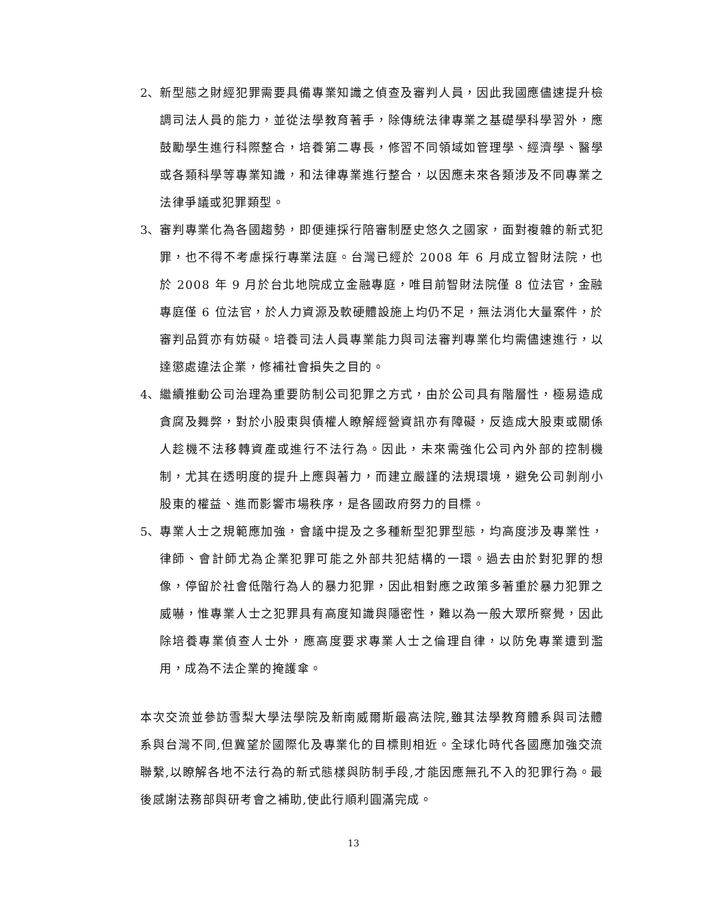2、 新型態之財經犯罪需要具備專業知識之偵查及審判人員，因此我國應儘速提升檢調司法人員的能力，並從法學教育著手，除傳統法律專業之基礎學科學習外，應鼓勵學生進行科際整合，培養第二專長，修習不同領域如管理學、經濟學、醫學或各類科學等專業知識，和法律專業進行整合，以因應未來各類涉及不同專業之法律爭議或犯罪類型。
3、 審判專業化為各國趨勢，即便連採行陪審制歷史悠久之國家，面對複雜的新式犯罪，也不得不考慮採行專業法庭。台灣已經於 2008 年 6 月成立智財法院，也於 2008 年 9 月於台北地院成立金融專庭，唯目前智財法院僅 8 位法官，金融專庭僅 6 位法官，於人力資源及軟硬體設施上均仍不足，無法消化大量案件，於審判品質亦有妨礙。培養司法人員專業能力與司法審判專業化均需儘速進行，以達懲處違法企業，修補社會損失之目的。
4、 繼續推動公司治理為重要防制公司犯罪之方式，由於公司具有階層性，極易造成貪腐及舞弊，對於小股東與債權人瞭解經營資訊亦有障礙，反造成大股東或關係人趁機不法移轉資產或進行不法行為。因此，未來需強化公司內外部的控制機制，尤其在透明度的提升上應與著力，而建立嚴謹的法規環境，避免公司剝削小股東的權益、進而影響市場秩序，是各國政府努力的目標。
5、 專業人士之規範應加強，會議中提及之多種新型犯罪型態，均高度涉及專業性，律師、會計師尤為企業犯罪可能之外部共犯結構的一環。過去由於對犯罪的想像，停留於社會低階行為人的暴力犯罪，因此相對應之政策多著重於暴力犯罪之威嚇，惟專業人士之犯罪具有高度知識與隱密性，難以為一般大眾所察覺，因此除培養專業偵查人士外，應高度要求專業人士之倫理自律，以防免專業遭到濫用，成為不法企業的掩護傘。
本次交流並參訪雪梨大學法學院及新南威爾斯最高法院,雖其法學教育體系與司法體系與台灣不同,但冀望於國際化及專業化的目標則相近。全球化時代各國應加強交流聯繫,以瞭解各地不法行為的新式態樣與防制手段,才能因應無孔不入的犯罪行為。最後感謝法務部與研考會之補助,使此行順利圓滿完成。
13